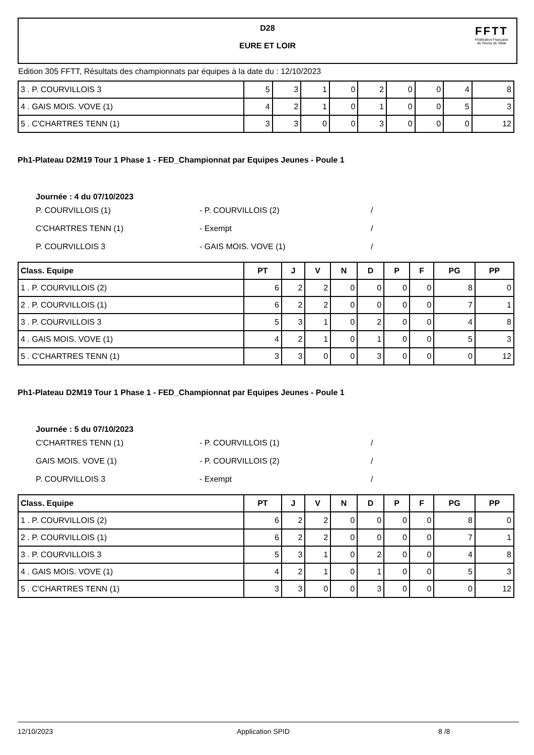D28
EURE ET LOIR
FFTT
Fédération Française
de Tennis de Table
Edition 305 FFTT, Résultats des championnats par équipes à la date du : 12/10/2023
| 3 . P. COURVILLOIS 3 | 5 | 3 | 1 | 0 | 2 | 0 | 0 | 4 | 8 |
| 4 . GAIS MOIS. VOVE (1) | 4 | 2 | 1 | 0 | 1 | 0 | 0 | 5 | 3 |
| 5 . C'CHARTRES TENN (1) | 3 | 3 | 0 | 0 | 3 | 0 | 0 | 0 | 12 |
Ph1-Plateau D2M19 Tour 1 Phase 1 - FED_Championnat par Equipes Jeunes - Poule 1
Journée : 4 du 07/10/2023
P. COURVILLOIS (1) - P. COURVILLOIS (2) /
C'CHARTRES TENN (1) - Exempt /
P. COURVILLOIS 3 - GAIS MOIS. VOVE (1) /
| Class. Equipe | PT | J | V | N | D | P | F | PG | PP |
| --- | --- | --- | --- | --- | --- | --- | --- | --- | --- |
| 1 . P. COURVILLOIS (2) | 6 | 2 | 2 | 0 | 0 | 0 | 0 | 8 | 0 |
| 2 . P. COURVILLOIS (1) | 6 | 2 | 2 | 0 | 0 | 0 | 0 | 7 | 1 |
| 3 . P. COURVILLOIS 3 | 5 | 3 | 1 | 0 | 2 | 0 | 0 | 4 | 8 |
| 4 . GAIS MOIS. VOVE (1) | 4 | 2 | 1 | 0 | 1 | 0 | 0 | 5 | 3 |
| 5 . C'CHARTRES TENN (1) | 3 | 3 | 0 | 0 | 3 | 0 | 0 | 0 | 12 |
Ph1-Plateau D2M19 Tour 1 Phase 1 - FED_Championnat par Equipes Jeunes - Poule 1
Journée : 5 du 07/10/2023
C'CHARTRES TENN (1) - P. COURVILLOIS (1) /
GAIS MOIS. VOVE (1) - P. COURVILLOIS (2) /
P. COURVILLOIS 3 - Exempt /
| Class. Equipe | PT | J | V | N | D | P | F | PG | PP |
| --- | --- | --- | --- | --- | --- | --- | --- | --- | --- |
| 1 . P. COURVILLOIS (2) | 6 | 2 | 2 | 0 | 0 | 0 | 0 | 8 | 0 |
| 2 . P. COURVILLOIS (1) | 6 | 2 | 2 | 0 | 0 | 0 | 0 | 7 | 1 |
| 3 . P. COURVILLOIS 3 | 5 | 3 | 1 | 0 | 2 | 0 | 0 | 4 | 8 |
| 4 . GAIS MOIS. VOVE (1) | 4 | 2 | 1 | 0 | 1 | 0 | 0 | 5 | 3 |
| 5 . C'CHARTRES TENN (1) | 3 | 3 | 0 | 0 | 3 | 0 | 0 | 0 | 12 |
12/10/2023 Application SPID 8 /8